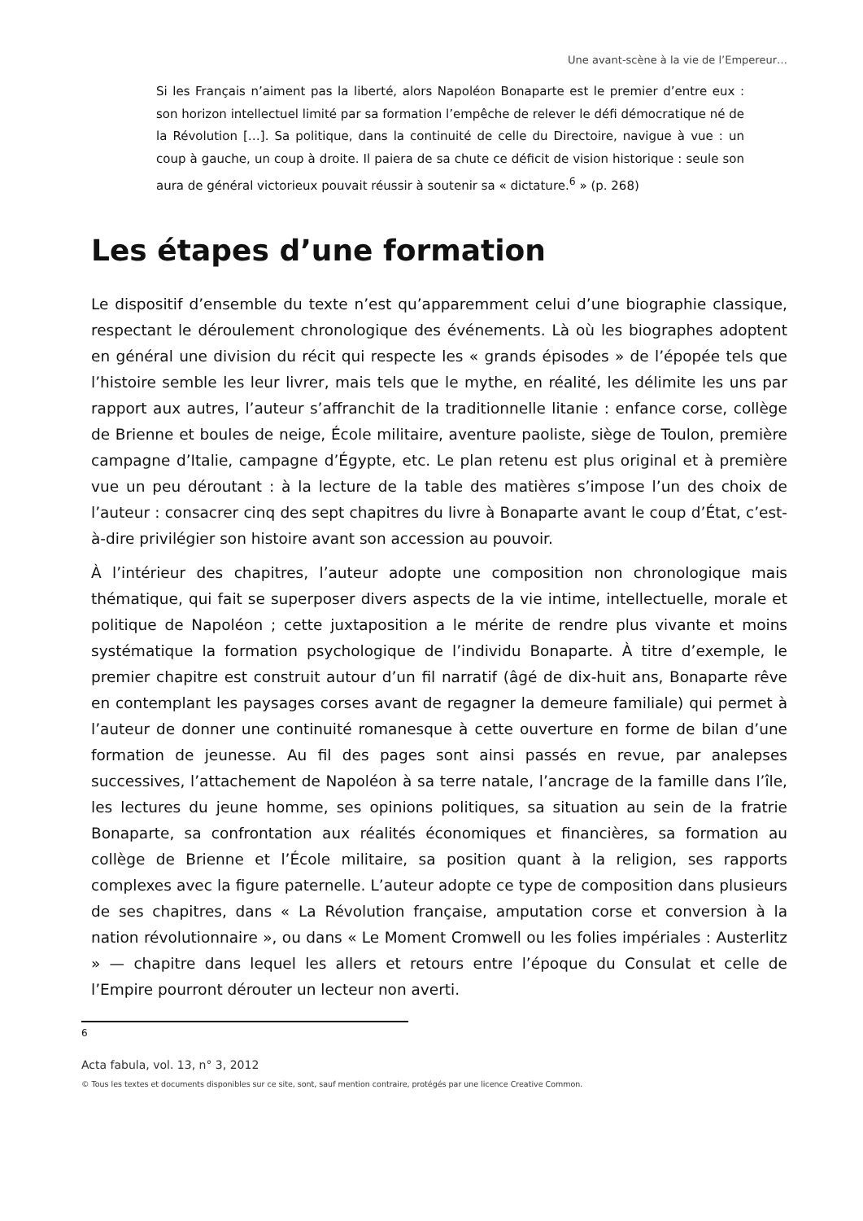Une avant-scène à la vie de l’Empereur…
Si les Français n’aiment pas la liberté, alors Napoléon Bonaparte est le premier d’entre eux : son horizon intellectuel limité par sa formation l’empêche de relever le défi démocratique né de la Révolution […]. Sa politique, dans la continuité de celle du Directoire, navigue à vue : un coup à gauche, un coup à droite. Il paiera de sa chute ce déficit de vision historique : seule son aura de général victorieux pouvait réussir à soutenir sa « dictature.<sup>6</sup> » (p. 268)
Les étapes d’une formation
Le dispositif d’ensemble du texte n’est qu’apparemment celui d’une biographie classique, respectant le déroulement chronologique des événements. Là où les biographes adoptent en général une division du récit qui respecte les « grands épisodes » de l’épopée tels que l’histoire semble les leur livrer, mais tels que le mythe, en réalité, les délimite les uns par rapport aux autres, l’auteur s’affranchit de la traditionnelle litanie : enfance corse, collège de Brienne et boules de neige, École militaire, aventure paoliste, siège de Toulon, première campagne d’Italie, campagne d’Égypte, etc. Le plan retenu est plus original et à première vue un peu déroutant : à la lecture de la table des matières s’impose l’un des choix de l’auteur : consacrer cinq des sept chapitres du livre à Bonaparte avant le coup d’État, c’est-à-dire privilégier son histoire avant son accession au pouvoir.
À l’intérieur des chapitres, l’auteur adopte une composition non chronologique mais thématique, qui fait se superposer divers aspects de la vie intime, intellectuelle, morale et politique de Napoléon ; cette juxtaposition a le mérite de rendre plus vivante et moins systématique la formation psychologique de l’individu Bonaparte. À titre d’exemple, le premier chapitre est construit autour d’un fil narratif (âgé de dix-huit ans, Bonaparte rêve en contemplant les paysages corses avant de regagner la demeure familiale) qui permet à l’auteur de donner une continuité romanesque à cette ouverture en forme de bilan d’une formation de jeunesse. Au fil des pages sont ainsi passés en revue, par analepses successives, l’attachement de Napoléon à sa terre natale, l’ancrage de la famille dans l’île, les lectures du jeune homme, ses opinions politiques, sa situation au sein de la fratrie Bonaparte, sa confrontation aux réalités économiques et financières, sa formation au collège de Brienne et l’École militaire, sa position quant à la religion, ses rapports complexes avec la figure paternelle. L’auteur adopte ce type de composition dans plusieurs de ses chapitres, dans « La Révolution française, amputation corse et conversion à la nation révolutionnaire », ou dans « Le Moment Cromwell ou les folies impériales : Austerlitz » — chapitre dans lequel les allers et retours entre l’époque du Consulat et celle de l’Empire pourront dérouter un lecteur non averti.
6
Acta fabula, vol. 13, n° 3, 2012
© Tous les textes et documents disponibles sur ce site, sont, sauf mention contraire, protégés par une licence Creative Common.